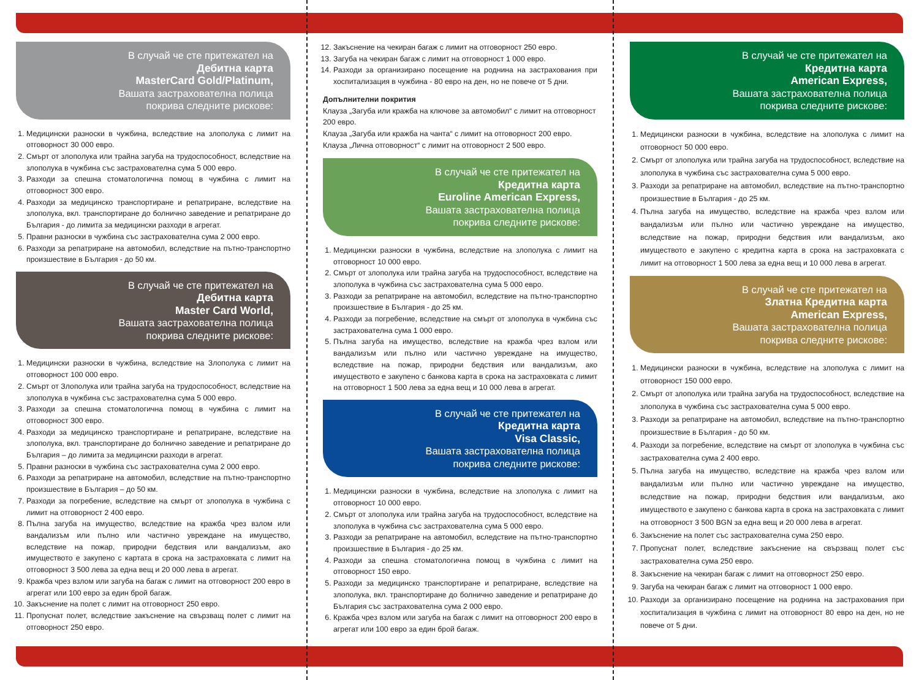В случай че сте притежател на
Дебитна карта
MasterCard Gold/Platinum,
Вашата застрахователна полица
покрива следните рискове:
1. Медицински разноски в чужбина, вследствие на злополука с лимит на отговорност 30 000 евро.
2. Смърт от злополука или трайна загуба на трудоспособност, вследствие на злополука в чужбина със застрахователна сума 5 000 евро.
3. Разходи за спешна стоматологична помощ в чужбина с лимит на отговорност 300 евро.
4. Разходи за медицинско транспортиране и репатриране, вследствие на злополука, вкл. транспортиране до болнично заведение и репатриране до България - до лимита за медицински разходи в агрегат.
5. Правни разноски в чужбина със застрахователна сума 2 000 евро.
6. Разходи за репатриране на автомобил, вследствие на пътно-транспортно произшествие в България - до 50 км.
В случай че сте притежател на
Дебитна карта
Master Card World,
Вашата застрахователна полица
покрива следните рискове:
1. Медицински разноски в чужбина, вследствие на Злополука с лимит на отговорност 100 000 евро.
2. Смърт от Злополука или трайна загуба на трудоспособност, вследствие на злополука в чужбина със застрахователна сума 5 000 евро.
3. Разходи за спешна стоматологична помощ в чужбина с лимит на отговорност 300 евро.
4. Разходи за медицинско транспортиране и репатриране, вследствие на злополука, вкл. транспортиране до болнично заведение и репатриране до България – до лимита за медицински разходи в агрегат.
5. Правни разноски в чужбина със застрахователна сума 2 000 евро.
6. Разходи за репатриране на автомобил, вследствие на пътно-транспортно произшествие в България – до 50 км.
7. Разходи за погребение, вследствие на смърт от злополука в чужбина с лимит на отговорност 2 400 евро.
8. Пълна загуба на имущество, вследствие на кражба чрез взлом или вандализъм или пълно или частично увреждане на имущество, вследствие на пожар, природни бедствия или вандализъм, ако имуществото е закупено с картата в срока на застраховката с лимит на отговорност 3 500 лева за една вещ и 20 000 лева в агрегат.
9. Кражба чрез взлом или загуба на багаж с лимит на отговорност 200 евро в агрегат или 100 евро за един брой багаж.
10. Закъснение на полет с лимит на отговорност 250 евро.
11. Пропуснат полет, вследствие закъснение на свързващ полет с лимит на отговорност 250 евро.
12. Закъснение на чекиран багаж с лимит на отговорност 250 евро.
13. Загуба на чекиран багаж с лимит на отговорност 1 000 евро.
14. Разходи за организирано посещение на роднина на застрахования при хоспитализация в чужбина - 80 евро на ден, но не повече от 5 дни.
Допълнителни покрития
Клауза „Загуба или кражба на ключове за автомобил“ с лимит на отговорност 200 евро.
Клауза „Загуба или кражба на чанта“ с лимит на отговорност 200 евро.
Клауза „Лична отговорност“ с лимит на отговорност 2 500 евро.
В случай че сте притежател на
Кредитна карта
Euroline American Express,
Вашата застрахователна полица
покрива следните рискове:
1. Медицински разноски в чужбина, вследствие на злополука с лимит на отговорност 10 000 евро.
2. Смърт от злополука или трайна загуба на трудоспособност, вследствие на злополука в чужбина със застрахователна сума 5 000 евро.
3. Разходи за репатриране на автомобил, вследствие на пътно-транспортно произшествие в България - до 25 км.
4. Разходи за погребение, вследствие на смърт от злополука в чужбина със застрахователна сума 1 000 евро.
5. Пълна загуба на имущество, вследствие на кражба чрез взлом или вандализъм или пълно или частично увреждане на имущество, вследствие на пожар, природни бедствия или вандализъм, ако имуществото е закупено с банкова карта в срока на застраховката с лимит на отговорност 1 500 лева за една вещ и 10 000 лева в агрегат.
В случай че сте притежател на
Кредитна карта
Visa Classic,
Вашата застрахователна полица
покрива следните рискове:
1. Медицински разноски в чужбина, вследствие на злополука с лимит на отговорност 10 000 евро.
2. Смърт от злополука или трайна загуба на трудоспособност, вследствие на злополука в чужбина със застрахователна сума 5 000 евро.
3. Разходи за репатриране на автомобил, вследствие на пътно-транспортно произшествие в България - до 25 км.
4. Разходи за спешна стоматологична помощ в чужбина с лимит на отговорност 150 евро.
5. Разходи за медицинско транспортиране и репатриране, вследствие на злополука, вкл. транспортиране до болнично заведение и репатриране до България със застрахователна сума 2 000 евро.
6. Кражба чрез взлом или загуба на багаж с лимит на отговорност 200 евро в агрегат или 100 евро за един брой багаж.
В случай че сте притежател на
Кредитна карта
American Express,
Вашата застрахователна полица
покрива следните рискове:
1. Медицински разноски в чужбина, вследствие на злополука с лимит на отговорност 50 000 евро.
2. Смърт от злополука или трайна загуба на трудоспособност, вследствие на злополука в чужбина със застрахователна сума 5 000 евро.
3. Разходи за репатриране на автомобил, вследствие на пътно-транспортно произшествие в България - до 25 км.
4. Пълна загуба на имущество, вследствие на кражба чрез взлом или вандализъм или пълно или частично увреждане на имущество, вследствие на пожар, природни бедствия или вандализъм, ако имуществото е закупено с кредитна карта в срока на застраховката с лимит на отговорност 1 500 лева за една вещ и 10 000 лева в агрегат.
В случай че сте притежател на
Златна Кредитна карта
American Express,
Вашата застрахователна полица
покрива следните рискове:
1. Медицински разноски в чужбина, вследствие на злополука с лимит на отговорност 150 000 евро.
2. Смърт от злополука или трайна загуба на трудоспособност, вследствие на злополука в чужбина със застрахователна сума 5 000 евро.
3. Разходи за репатриране на автомобил, вследствие на пътно-транспортно произшествие в България - до 50 км.
4. Разходи за погребение, вследствие на смърт от злополука в чужбина със застрахователна сума 2 400 евро.
5. Пълна загуба на имущество, вследствие на кражба чрез взлом или вандализъм или пълно или частично увреждане на имущество, вследствие на пожар, природни бедствия или вандализъм, ако имуществото е закупено с банкова карта в срока на застраховката с лимит на отговорност 3 500 BGN за една вещ и 20 000 лева в агрегат.
6. Закъснение на полет със застрахователна сума 250 евро.
7. Пропуснат полет, вследствие закъснение на свързващ полет със застрахователна сума 250 евро.
8. Закъснение на чекиран багаж с лимит на отговорност 250 евро.
9. Загуба на чекиран багаж с лимит на отговорност 1 000 евро.
10. Разходи за организирано посещение на роднина на застрахования при хоспитализация в чужбина с лимит на отговорност 80 евро на ден, но не повече от 5 дни.